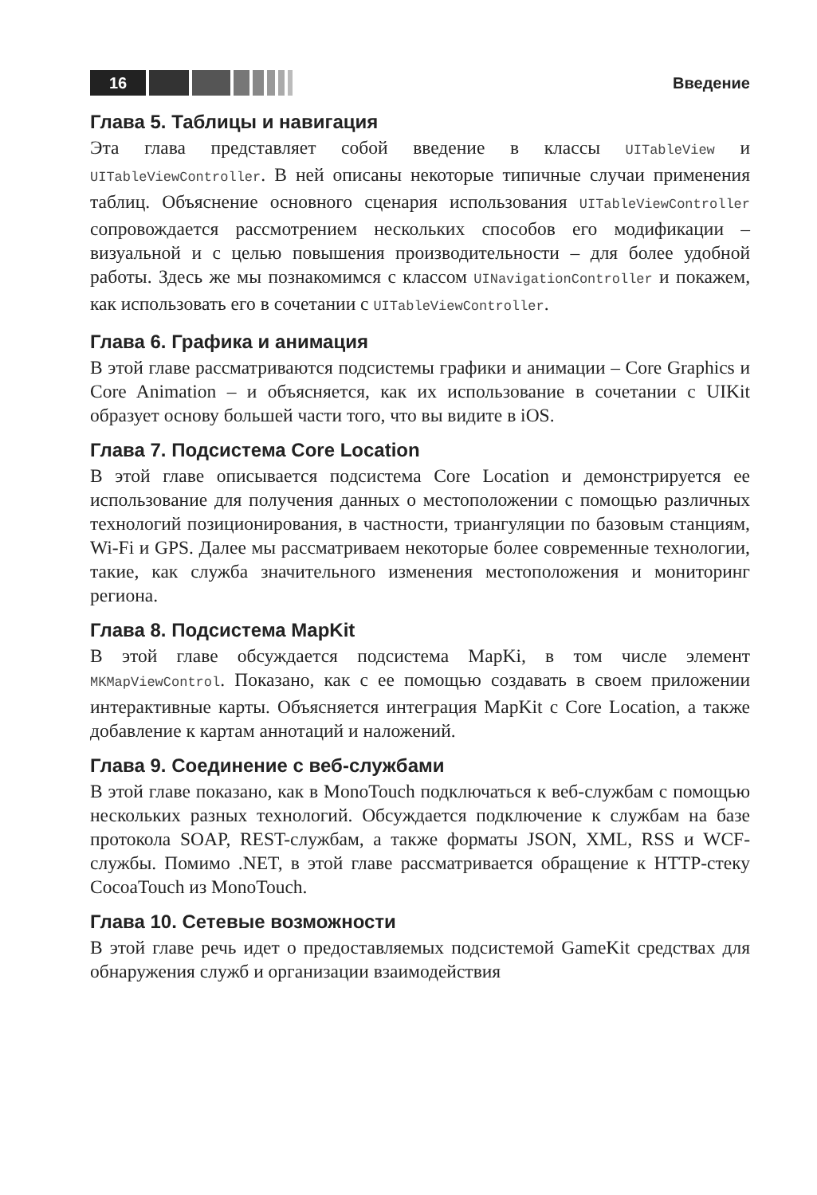16
Введение
Глава 5. Таблицы и навигация
Эта глава представляет собой введение в классы UITableView и UITableViewController. В ней описаны некоторые типичные случаи применения таблиц. Объяснение основного сценария использования UITableViewController сопровождается рассмотрением нескольких способов его модификации – визуальной и с целью повышения производительности – для более удобной работы. Здесь же мы познакомимся с классом UINavigationController и покажем, как использовать его в сочетании с UITableViewController.
Глава 6. Графика и анимация
В этой главе рассматриваются подсистемы графики и анимации – Core Graphics и Core Animation – и объясняется, как их использование в сочетании с UIKit образует основу большей части того, что вы видите в iOS.
Глава 7. Подсистема Core Location
В этой главе описывается подсистема Core Location и демонстрируется ее использование для получения данных о местоположении с помощью различных технологий позиционирования, в частности, триангуляции по базовым станциям, Wi-Fi и GPS. Далее мы рассматриваем некоторые более современные технологии, такие, как служба значительного изменения местоположения и мониторинг региона.
Глава 8. Подсистема MapKit
В этой главе обсуждается подсистема MapKi, в том числе элемент MKMapViewControl. Показано, как с ее помощью создавать в своем приложении интерактивные карты. Объясняется интеграция MapKit с Core Location, а также добавление к картам аннотаций и наложений.
Глава 9. Соединение с веб-службами
В этой главе показано, как в MonoTouch подключаться к веб-службам с помощью нескольких разных технологий. Обсуждается подключение к службам на базе протокола SOAP, REST-службам, а также форматы JSON, XML, RSS и WCF-службы. Помимо .NET, в этой главе рассматривается обращение к HTTP-стеку CocoaTouch из MonoTouch.
Глава 10. Сетевые возможности
В этой главе речь идет о предоставляемых подсистемой GameKit средствах для обнаружения служб и организации взаимодействия